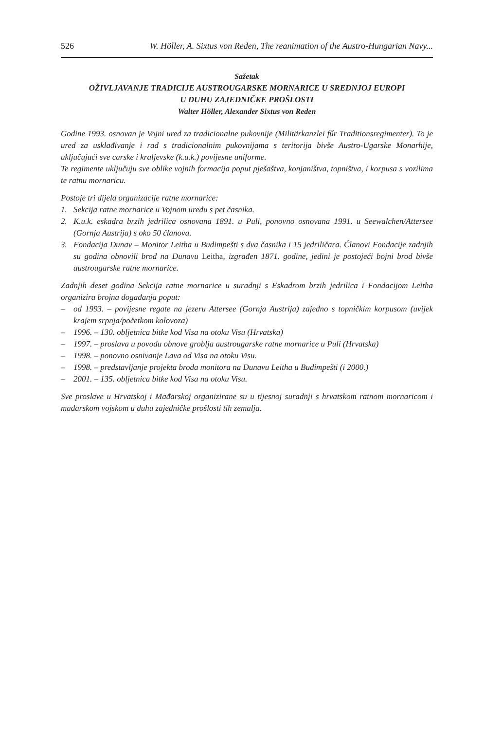526 W. Höller, A. Sixtus von Reden, The reanimation of the Austro-Hungarian Navy...
Sažetak
OŽIVLJAVANJE TRADICIJE AUSTROUGARSKE MORNARICE U SREDNJOJ EUROPI
U DUHU ZAJEDNIČKE PROŠLOSTI
Walter Höller, Alexander Sixtus von Reden
Godine 1993. osnovan je Vojni ured za tradicionalne pukovnije (Militärkanzlei fűr Traditions­regimenter). To je ured za usklađivanje i rad s tradicionalnim pukovnijama s teritorija bivše Austro-Ugarske Monarhije, uključujući sve carske i kraljevske (k.u.k.) povijesne uniforme.
Te regimente uključuju sve oblike vojnih formacija poput pješaštva, konjaništva, topništva, i korpusa s vozilima te ratnu mornaricu.
Postoje tri dijela organizacije ratne mornarice:
1. Sekcija ratne mornarice u Vojnom uredu s pet časnika.
2. K.u.k. eskadra brzih jedrilica osnovana 1891. u Puli, ponovno osnovana 1991. u Seewalchen/Attersee (Gornja Austrija) s oko 50 članova.
3. Fondacija Dunav – Monitor Leitha u Budimpešti s dva časnika i 15 jedriličara. Članovi Fondacije zadnjih su godina obnovili brod na Dunavu Leitha, izgrađen 1871. godine, jedini je postojeći bojni brod bivše austrougarske ratne mornarice.
Zadnjih deset godina Sekcija ratne mornarice u suradnji s Eskadrom brzih jedrilica i Fondacijom Leitha organizira brojna događanja poput:
– od 1993. – povijesne regate na jezeru Attersee (Gornja Austrija) zajedno s topničkim korpusom (uvijek krajem srpnja/početkom kolovoza)
– 1996. – 130. obljetnica bitke kod Visa na otoku Visu (Hrvatska)
– 1997. – proslava u povodu obnove groblja austrougarske ratne mornarice u Puli (Hrvatska)
– 1998. – ponovno osnivanje Lava od Visa na otoku Visu.
– 1998. – predstavljanje projekta broda monitora na Dunavu Leitha u Budimpešti (i 2000.)
– 2001. – 135. obljetnica bitke kod Visa na otoku Visu.
Sve proslave u Hrvatskoj i Mađarskoj organizirane su u tijesnoj suradnji s hrvatskom ratnom mornaricom i mađarskom vojskom u duhu zajedničke prošlosti tih zemalja.